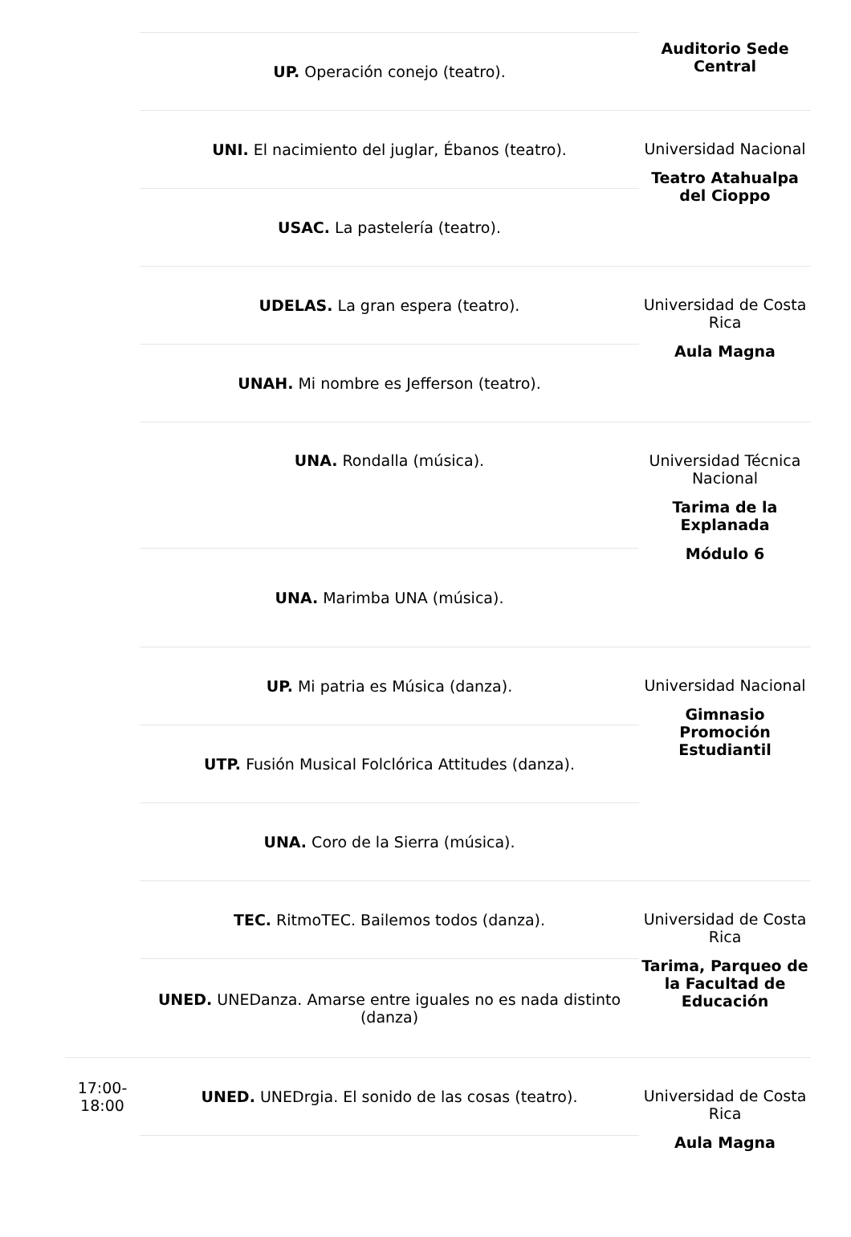| | UP. Operación conejo (teatro). | Auditorio Sede Central |
| | UNI. El nacimiento del juglar, Ébanos (teatro). | Universidad Nacional Teatro Atahualpa del Cioppo |
| | USAC. La pastelería (teatro). | |
| | UDELAS. La gran espera (teatro). | Universidad de Costa Rica Aula Magna |
| | UNAH. Mi nombre es Jefferson (teatro). | |
| | UNA. Rondalla (música). | Universidad Técnica Nacional Tarima de la Explanada Módulo 6 |
| | UNA. Marimba UNA (música). | |
| | UP. Mi patria es Música (danza). | Universidad Nacional Gimnasio Promoción Estudiantil |
| | UTP. Fusión Musical Folclórica Attitudes (danza). | |
| | UNA. Coro de la Sierra (música). | |
| | TEC. RitmoTEC. Bailemos todos (danza). | Universidad de Costa Rica Tarima, Parqueo de la Facultad de Educación |
| | UNED. UNEDanza. Amarse entre iguales no es nada distinto (danza) | |
| 17:00- 18:00 | UNED. UNEDrgia. El sonido de las cosas (teatro). | Universidad de Costa Rica Aula Magna |